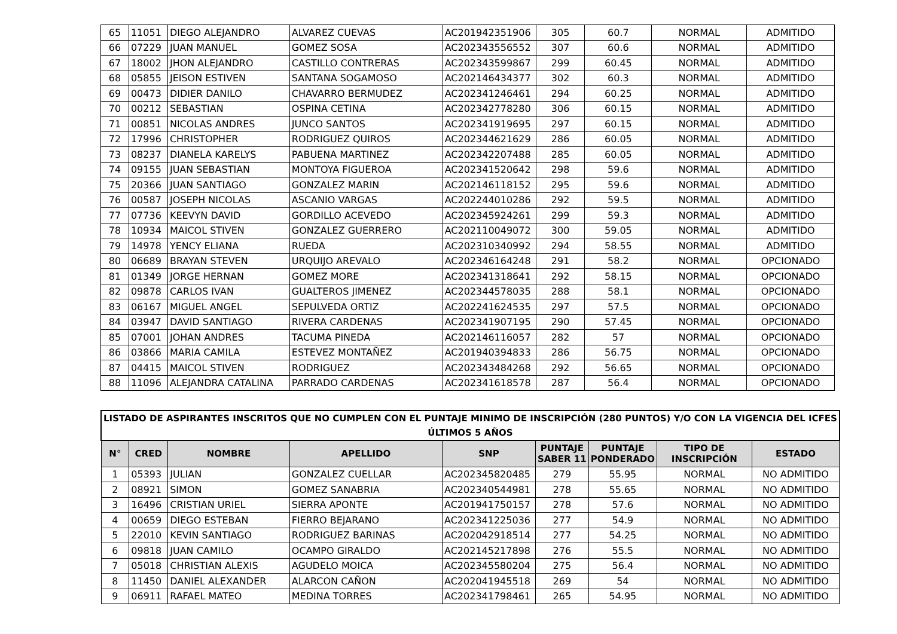| 65 | 11051 | DIEGO ALEJANDRO | ALVAREZ CUEVAS | AC201942351906 | 305 | 60.7 | NORMAL | ADMITIDO |
| 66 | 07229 | JUAN MANUEL | GOMEZ SOSA | AC202343556552 | 307 | 60.6 | NORMAL | ADMITIDO |
| 67 | 18002 | JHON ALEJANDRO | CASTILLO CONTRERAS | AC202343599867 | 299 | 60.45 | NORMAL | ADMITIDO |
| 68 | 05855 | JEISON ESTIVEN | SANTANA SOGAMOSO | AC202146434377 | 302 | 60.3 | NORMAL | ADMITIDO |
| 69 | 00473 | DIDIER DANILO | CHAVARRO BERMUDEZ | AC202341246461 | 294 | 60.25 | NORMAL | ADMITIDO |
| 70 | 00212 | SEBASTIAN | OSPINA CETINA | AC202342778280 | 306 | 60.15 | NORMAL | ADMITIDO |
| 71 | 00851 | NICOLAS ANDRES | JUNCO SANTOS | AC202341919695 | 297 | 60.15 | NORMAL | ADMITIDO |
| 72 | 17996 | CHRISTOPHER | RODRIGUEZ QUIROS | AC202344621629 | 286 | 60.05 | NORMAL | ADMITIDO |
| 73 | 08237 | DIANELA KARELYS | PABUENA MARTINEZ | AC202342207488 | 285 | 60.05 | NORMAL | ADMITIDO |
| 74 | 09155 | JUAN SEBASTIAN | MONTOYA FIGUEROA | AC202341520642 | 298 | 59.6 | NORMAL | ADMITIDO |
| 75 | 20366 | JUAN SANTIAGO | GONZALEZ MARIN | AC202146118152 | 295 | 59.6 | NORMAL | ADMITIDO |
| 76 | 00587 | JOSEPH NICOLAS | ASCANIO VARGAS | AC202244010286 | 292 | 59.5 | NORMAL | ADMITIDO |
| 77 | 07736 | KEEVYN DAVID | GORDILLO ACEVEDO | AC202345924261 | 299 | 59.3 | NORMAL | ADMITIDO |
| 78 | 10934 | MAICOL STIVEN | GONZALEZ GUERRERO | AC202110049072 | 300 | 59.05 | NORMAL | ADMITIDO |
| 79 | 14978 | YENCY ELIANA | RUEDA | AC202310340992 | 294 | 58.55 | NORMAL | ADMITIDO |
| 80 | 06689 | BRAYAN STEVEN | URQUIJO AREVALO | AC202346164248 | 291 | 58.2 | NORMAL | OPCIONADO |
| 81 | 01349 | JORGE HERNAN | GOMEZ MORE | AC202341318641 | 292 | 58.15 | NORMAL | OPCIONADO |
| 82 | 09878 | CARLOS IVAN | GUALTEROS JIMENEZ | AC202344578035 | 288 | 58.1 | NORMAL | OPCIONADO |
| 83 | 06167 | MIGUEL ANGEL | SEPULVEDA ORTIZ | AC202241624535 | 297 | 57.5 | NORMAL | OPCIONADO |
| 84 | 03947 | DAVID SANTIAGO | RIVERA CARDENAS | AC202341907195 | 290 | 57.45 | NORMAL | OPCIONADO |
| 85 | 07001 | JOHAN ANDRES | TACUMA PINEDA | AC202146116057 | 282 | 57 | NORMAL | OPCIONADO |
| 86 | 03866 | MARIA CAMILA | ESTEVEZ MONTAÑEZ | AC201940394833 | 286 | 56.75 | NORMAL | OPCIONADO |
| 87 | 04415 | MAICOL STIVEN | RODRIGUEZ | AC202343484268 | 292 | 56.65 | NORMAL | OPCIONADO |
| 88 | 11096 | ALEJANDRA CATALINA | PARRADO CARDENAS | AC202341618578 | 287 | 56.4 | NORMAL | OPCIONADO |
| LISTADO DE ASPIRANTES INSCRITOS QUE NO CUMPLEN CON EL PUNTAJE MINIMO DE INSCRIPCIÓN (280 PUNTOS) Y/O CON LA VIGENCIA DEL ICFES ÚLTIMOS 5 AÑOS | | | | | | | | |
| --- | --- | --- | --- | --- | --- | --- | --- | --- |
| N° | CRED | NOMBRE | APELLIDO | SNP | PUNTAJE SABER 11 | PUNTAJE PONDERADO | TIPO DE INSCRIPCIÓN | ESTADO |
| 1 | 05393 | JULIAN | GONZALEZ CUELLAR | AC202345820485 | 279 | 55.95 | NORMAL | NO ADMITIDO |
| 2 | 08921 | SIMON | GOMEZ SANABRIA | AC202340544981 | 278 | 55.65 | NORMAL | NO ADMITIDO |
| 3 | 16496 | CRISTIAN URIEL | SIERRA APONTE | AC201941750157 | 278 | 57.6 | NORMAL | NO ADMITIDO |
| 4 | 00659 | DIEGO ESTEBAN | FIERRO BEJARANO | AC202341225036 | 277 | 54.9 | NORMAL | NO ADMITIDO |
| 5 | 22010 | KEVIN SANTIAGO | RODRIGUEZ BARINAS | AC202042918514 | 277 | 54.25 | NORMAL | NO ADMITIDO |
| 6 | 09818 | JUAN CAMILO | OCAMPO GIRALDO | AC202145217898 | 276 | 55.5 | NORMAL | NO ADMITIDO |
| 7 | 05018 | CHRISTIAN ALEXIS | AGUDELO MOICA | AC202345580204 | 275 | 56.4 | NORMAL | NO ADMITIDO |
| 8 | 11450 | DANIEL ALEXANDER | ALARCON CAÑON | AC202041945518 | 269 | 54 | NORMAL | NO ADMITIDO |
| 9 | 06911 | RAFAEL MATEO | MEDINA TORRES | AC202341798461 | 265 | 54.95 | NORMAL | NO ADMITIDO |